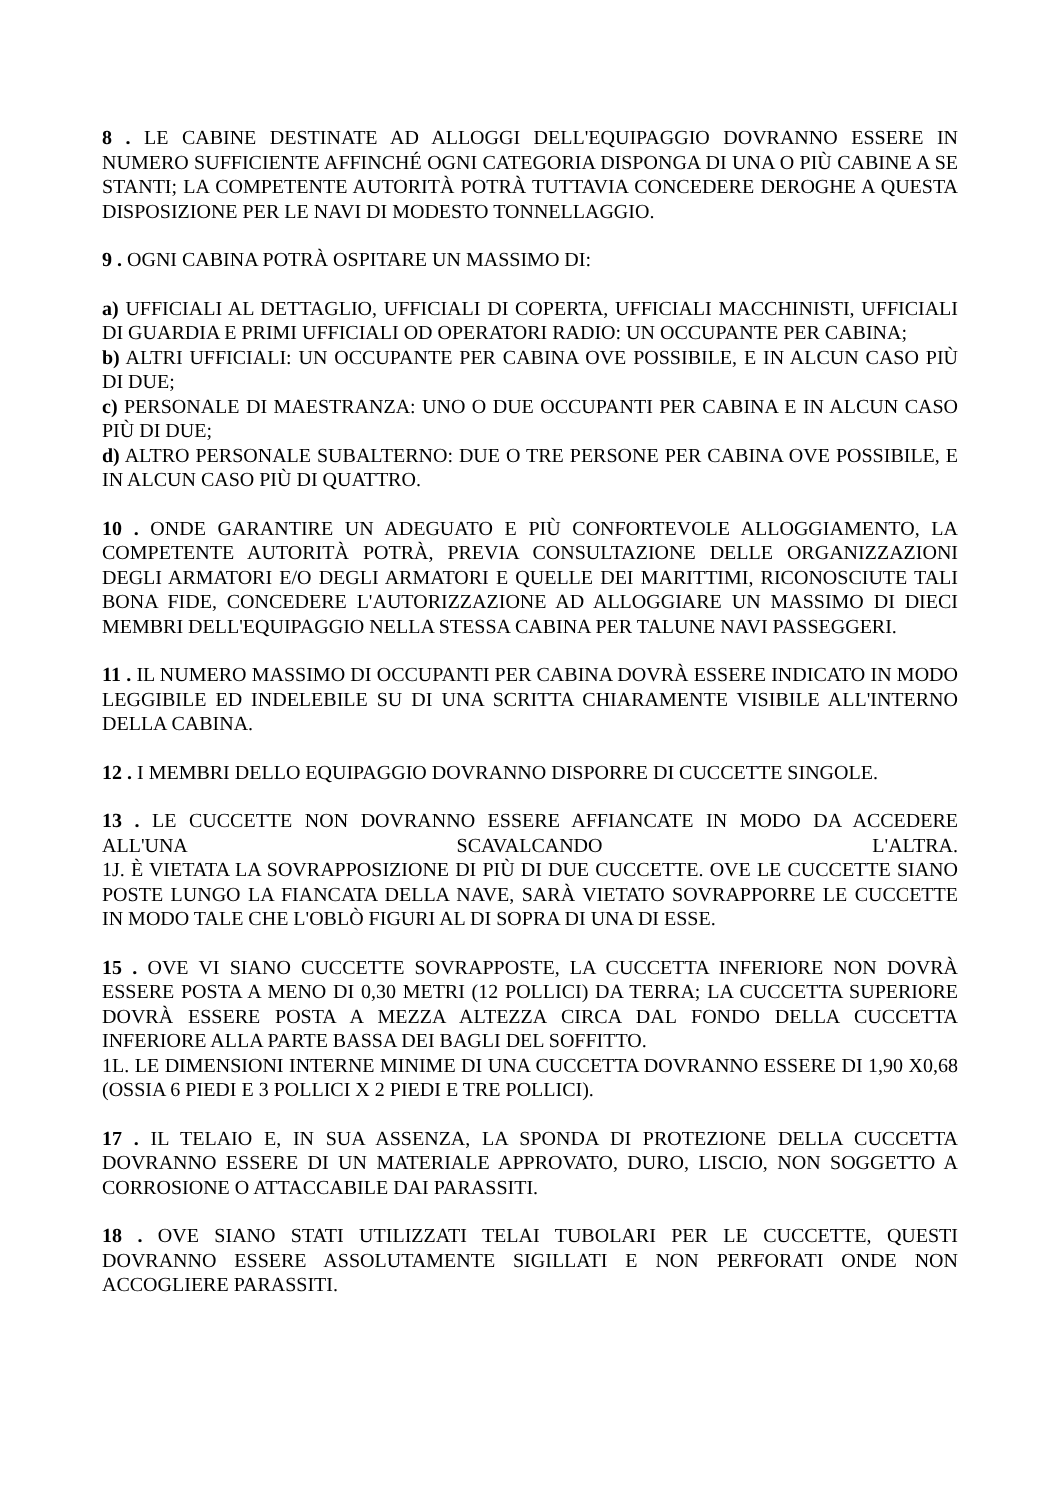8 . LE CABINE DESTINATE AD ALLOGGI DELL'EQUIPAGGIO DOVRANNO ESSERE IN NUMERO SUFFICIENTE AFFINCHÉ OGNI CATEGORIA DISPONGA DI UNA O PIÙ CABINE A SE STANTI; LA COMPETENTE AUTORITÀ POTRÀ TUTTAVIA CONCEDERE DEROGHE A QUESTA DISPOSIZIONE PER LE NAVI DI MODESTO TONNELLAGGIO.
9 . OGNI CABINA POTRÀ OSPITARE UN MASSIMO DI:
a) UFFICIALI AL DETTAGLIO, UFFICIALI DI COPERTA, UFFICIALI MACCHINISTI, UFFICIALI DI GUARDIA E PRIMI UFFICIALI OD OPERATORI RADIO: UN OCCUPANTE PER CABINA;
b) ALTRI UFFICIALI: UN OCCUPANTE PER CABINA OVE POSSIBILE, E IN ALCUN CASO PIÙ DI DUE;
c) PERSONALE DI MAESTRANZA: UNO O DUE OCCUPANTI PER CABINA E IN ALCUN CASO PIÙ DI DUE;
d) ALTRO PERSONALE SUBALTERNO: DUE O TRE PERSONE PER CABINA OVE POSSIBILE, E IN ALCUN CASO PIÙ DI QUATTRO.
10 . ONDE GARANTIRE UN ADEGUATO E PIÙ CONFORTEVOLE ALLOGGIAMENTO, LA COMPETENTE AUTORITÀ POTRÀ, PREVIA CONSULTAZIONE DELLE ORGANIZZAZIONI DEGLI ARMATORI E/O DEGLI ARMATORI E QUELLE DEI MARITTIMI, RICONOSCIUTE TALI BONA FIDE, CONCEDERE L'AUTORIZZAZIONE AD ALLOGGIARE UN MASSIMO DI DIECI MEMBRI DELL'EQUIPAGGIO NELLA STESSA CABINA PER TALUNE NAVI PASSEGGERI.
11 . IL NUMERO MASSIMO DI OCCUPANTI PER CABINA DOVRÀ ESSERE INDICATO IN MODO LEGGIBILE ED INDELEBILE SU DI UNA SCRITTA CHIARAMENTE VISIBILE ALL'INTERNO DELLA CABINA.
12 . I MEMBRI DELLO EQUIPAGGIO DOVRANNO DISPORRE DI CUCCETTE SINGOLE.
13 . LE CUCCETTE NON DOVRANNO ESSERE AFFIANCATE IN MODO DA ACCEDERE ALL'UNA SCAVALCANDO L'ALTRA.
1J. È VIETATA LA SOVRAPPOSIZIONE DI PIÙ DI DUE CUCCETTE. OVE LE CUCCETTE SIANO POSTE LUNGO LA FIANCATA DELLA NAVE, SARÀ VIETATO SOVRAPPORRE LE CUCCETTE IN MODO TALE CHE L'OBLÒ FIGURI AL DI SOPRA DI UNA DI ESSE.
15 . OVE VI SIANO CUCCETTE SOVRAPPOSTE, LA CUCCETTA INFERIORE NON DOVRÀ ESSERE POSTA A MENO DI 0,30 METRI (12 POLLICI) DA TERRA; LA CUCCETTA SUPERIORE DOVRÀ ESSERE POSTA A MEZZA ALTEZZA CIRCA DAL FONDO DELLA CUCCETTA INFERIORE ALLA PARTE BASSA DEI BAGLI DEL SOFFITTO.
1L. LE DIMENSIONI INTERNE MINIME DI UNA CUCCETTA DOVRANNO ESSERE DI 1,90 X0,68 (OSSIA 6 PIEDI E 3 POLLICI X 2 PIEDI E TRE POLLICI).
17 . IL TELAIO E, IN SUA ASSENZA, LA SPONDA DI PROTEZIONE DELLA CUCCETTA DOVRANNO ESSERE DI UN MATERIALE APPROVATO, DURO, LISCIO, NON SOGGETTO A CORROSIONE O ATTACCABILE DAI PARASSITI.
18 . OVE SIANO STATI UTILIZZATI TELAI TUBOLARI PER LE CUCCETTE, QUESTI DOVRANNO ESSERE ASSOLUTAMENTE SIGILLATI E NON PERFORATI ONDE NON ACCOGLIERE PARASSITI.